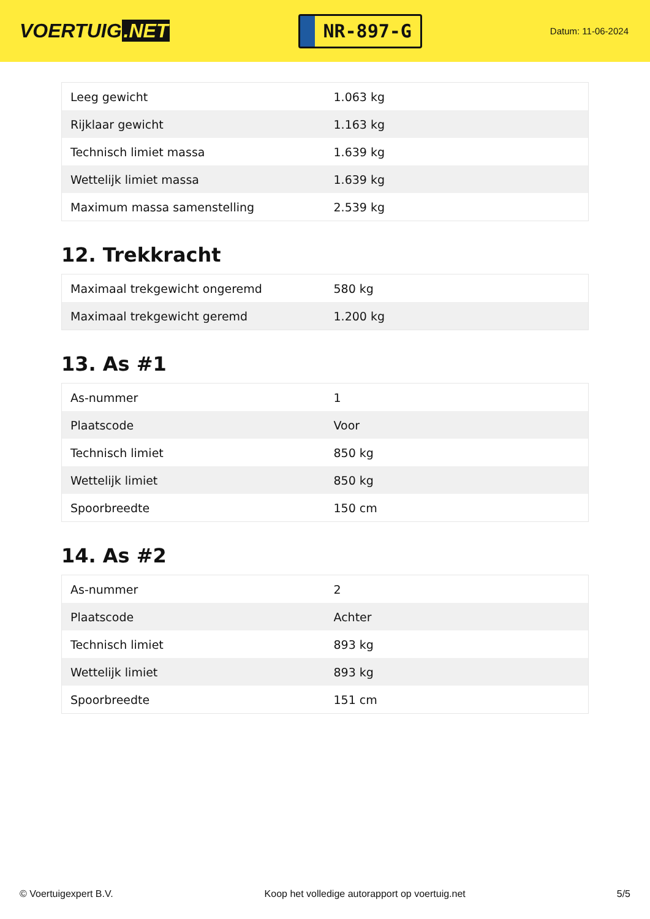VOERTUIG.NET
NR-897-G
Datum: 11-06-2024
| Leeg gewicht | 1.063 kg |
| Rijklaar gewicht | 1.163 kg |
| Technisch limiet massa | 1.639 kg |
| Wettelijk limiet massa | 1.639 kg |
| Maximum massa samenstelling | 2.539 kg |
12. Trekkracht
| Maximaal trekgewicht ongeremd | 580 kg |
| Maximaal trekgewicht geremd | 1.200 kg |
13. As #1
| As-nummer | 1 |
| Plaatscode | Voor |
| Technisch limiet | 850 kg |
| Wettelijk limiet | 850 kg |
| Spoorbreedte | 150 cm |
14. As #2
| As-nummer | 2 |
| Plaatscode | Achter |
| Technisch limiet | 893 kg |
| Wettelijk limiet | 893 kg |
| Spoorbreedte | 151 cm |
© Voertuigexpert B.V. Koop het volledige autorapport op voertuig.net 5/5